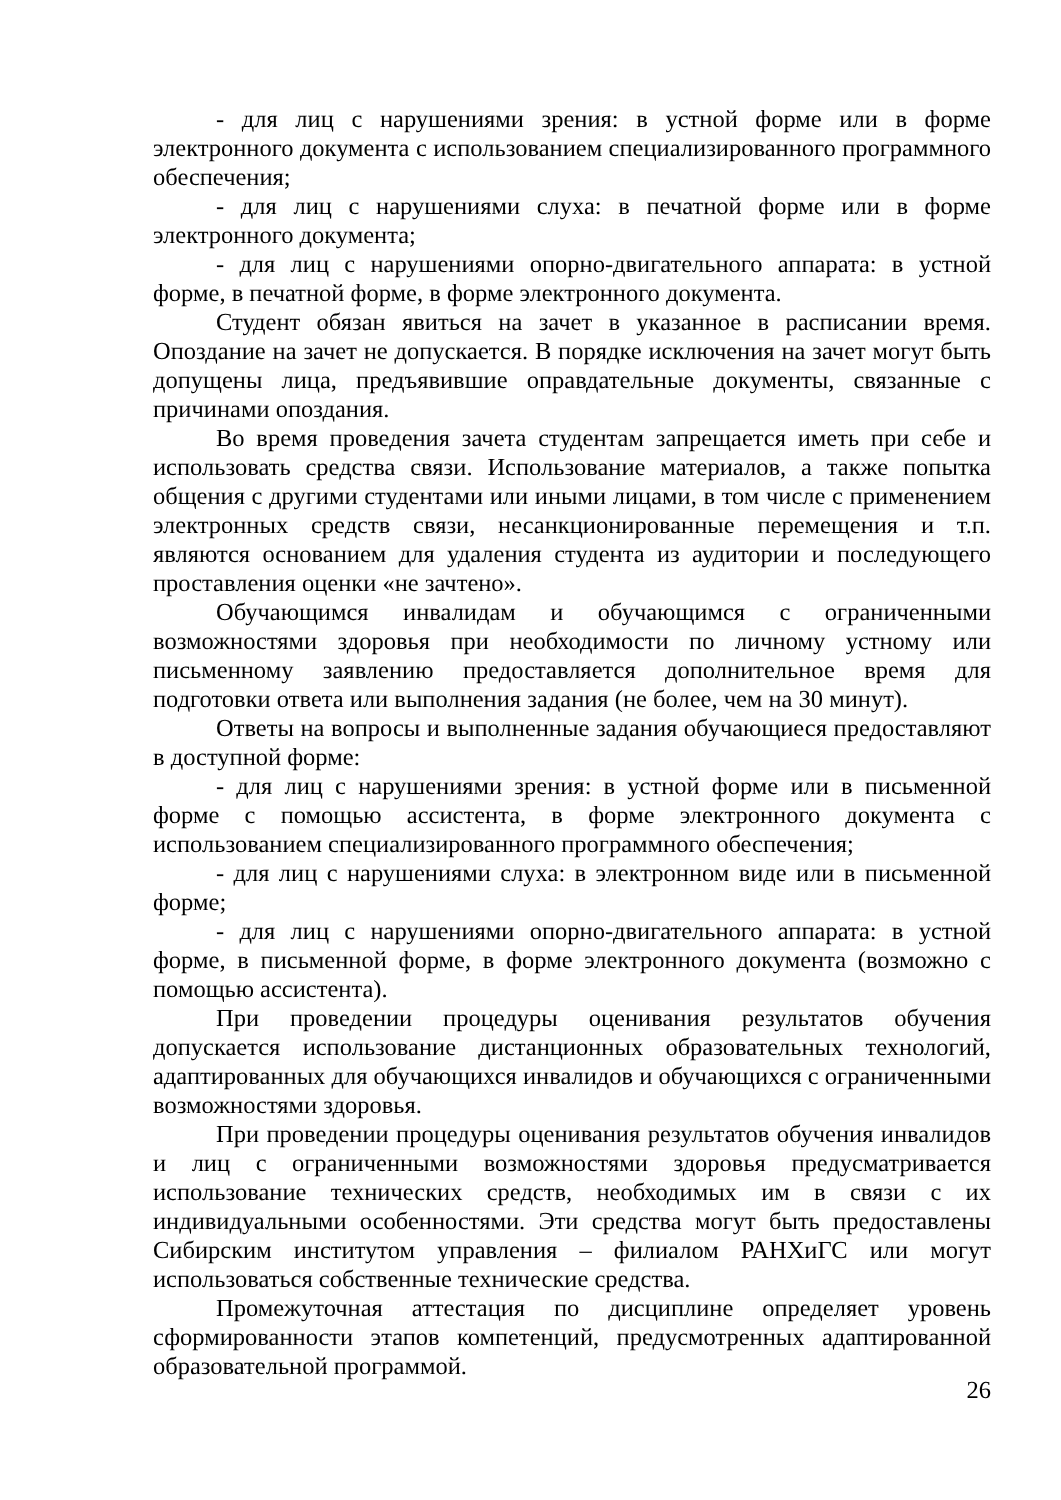- для лиц с нарушениями зрения: в устной форме или в форме электронного документа с использованием специализированного программного обеспечения;
- для лиц с нарушениями слуха: в печатной форме или в форме электронного документа;
- для лиц с нарушениями опорно-двигательного аппарата: в устной форме, в печатной форме, в форме электронного документа.
Студент обязан явиться на зачет в указанное в расписании время. Опоздание на зачет не допускается. В порядке исключения на зачет могут быть допущены лица, предъявившие оправдательные документы, связанные с причинами опоздания.
Во время проведения зачета студентам запрещается иметь при себе и использовать средства связи. Использование материалов, а также попытка общения с другими студентами или иными лицами, в том числе с применением электронных средств связи, несанкционированные перемещения и т.п. являются основанием для удаления студента из аудитории и последующего проставления оценки «не зачтено».
Обучающимся инвалидам и обучающимся с ограниченными возможностями здоровья при необходимости по личному устному или письменному заявлению предоставляется дополнительное время для подготовки ответа или выполнения задания (не более, чем на 30 минут).
Ответы на вопросы и выполненные задания обучающиеся предоставляют в доступной форме:
- для лиц с нарушениями зрения: в устной форме или в письменной форме с помощью ассистента, в форме электронного документа с использованием специализированного программного обеспечения;
- для лиц с нарушениями слуха: в электронном виде или в письменной форме;
- для лиц с нарушениями опорно-двигательного аппарата: в устной форме, в письменной форме, в форме электронного документа (возможно с помощью ассистента).
При проведении процедуры оценивания результатов обучения допускается использование дистанционных образовательных технологий, адаптированных для обучающихся инвалидов и обучающихся с ограниченными возможностями здоровья.
При проведении процедуры оценивания результатов обучения инвалидов и лиц с ограниченными возможностями здоровья предусматривается использование технических средств, необходимых им в связи с их индивидуальными особенностями. Эти средства могут быть предоставлены Сибирским институтом управления – филиалом РАНХиГС или могут использоваться собственные технические средства.
Промежуточная аттестация по дисциплине определяет уровень сформированности этапов компетенций, предусмотренных адаптированной образовательной программой.
26